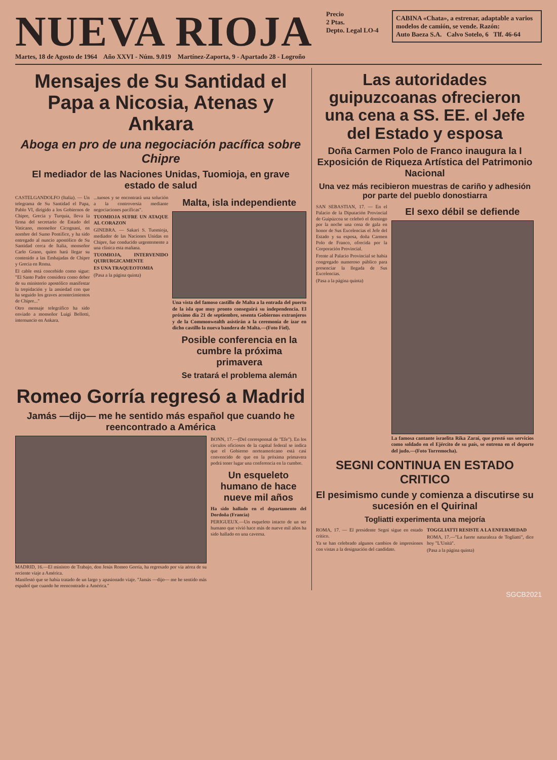NUEVA RIOJA
Martes, 18 de Agosto de 1964 Año XXVI - Núm. 9.019 Martínez-Zaporta, 9 - Apartado 28 - Logroño
Precio
2 Ptas.
Depto. Legal LO-4
CABINA «Chata», a estrenar, adaptable a varios modelos de camión, se vende. Razón:
Auto Baeza S.A. Calvo Sotelo, 6 Tlf. 46-64
Mensajes de Su Santidad el Papa a Nicosia, Atenas y Ankara
Aboga en pro de una negociación pacífica sobre Chipre
El mediador de las Naciones Unidas, Tuomioja, en grave estado de salud
CASTELGANDOLFO (Italia). — Un telegrama de Su Santidad el Papa, Pablo VI, dirigido a los Gobiernos de Chipre, Grecia y Turquía, lleva la firma del secretario de Estado del Vaticano, monseñor Cicognani, en nombre del Sumo Pontífice, y ha sido entregado al nuncio apostólico de Su Santidad cerca de Italia, monseñor Carlo Grano, quien hará llegar su contenido a las Embajadas de Chipre y Grecia en Roma.
El cable está concebido como sigue: "El Santo Padre considera como deber de su ministerio apostólico manifestar la trepidación y la ansiedad con que ha seguido los graves acontecimientos de Chipre..."
Otro mensaje telegráfico ha sido enviado a monseñor Luigi Bellotti, internuncio en Ankara.
...tuosos y se encontrará una solución a la controversia mediante negociaciones pacíficas".
TUOMIOJA SUFRE UN ATAQUE AL CORAZON
GINEBRA. — Sakari S. Tuomioja, mediador de las Naciones Unidas en Chipre, fue conducido urgentemente a una clínica esta mañana.
TUOMIOJA, INTERVENIDO QUIRURGICAMENTE
ES UNA TRAQUEOTOMIA
(Pasa a la página quinta)
Malta, isla independiente
Una vista del famoso castillo de Malta a la entrada del puerto de la isla que muy pronto conseguirá su independencia. El próximo día 21 de septiembre, sesenta Gobiernos extranjeros y de la Commonwealth asistirán a la ceremonia de izar en dicho castillo la nueva bandera de Malta.—(Foto Fiel).
Posible conferencia en la cumbre la próxima primavera
Se tratará el problema alemán
Romeo Gorría regresó a Madrid
Jamás —dijo— me he sentido más español que cuando he reencontrado a América
MADRID, 16.—El ministro de Trabajo, don Jesús Romeo Gorría, ha regresado por vía aérea de su reciente viaje a América.
Manifestó que se había tratado de un largo y apasionado viaje. "Jamás —dijo— me he sentido más español que cuando he reencontrado a América."
BONN, 17.—(Del corresponsal de "Efe"). En los círculos oficiosos de la capital federal se indica que el Gobierno norteamericano está casi convencido de que en la próxima primavera podrá tener lugar una conferencia en la cumbre.
Un esqueleto humano de hace nueve mil años
Ha sido hallado en el departamento del Dordoña (Francia)
PERIGUEUX.—Un esqueleto intacto de un ser humano que vivió hace más de nueve mil años ha sido hallado en una caverna.
Las autoridades guipuzcoanas ofrecieron una cena a SS. EE. el Jefe del Estado y esposa
Doña Carmen Polo de Franco inaugura la I Exposición de Riqueza Artística del Patrimonio Nacional
Una vez más recibieron muestras de cariño y adhesión por parte del pueblo donostiarra
SAN SEBASTIAN, 17. — En el Palacio de la Diputación Provincial de Guipúzcoa se celebró el domingo por la noche una cena de gala en honor de Sus Excelencias el Jefe del Estado y su esposa, doña Carmen Polo de Franco, ofrecida por la Corporación Provincial.
Frente al Palacio Provincial se había congregado numeroso público para presenciar la llegada de Sus Excelencias.
(Pasa a la página quinta)
El sexo débil se defiende
La famosa cantante israelita Rika Zarai, que prestó sus servicios como soldado en el Ejército de su país, se entrena en el deporte del judo.—(Foto Torremocha).
SEGNI CONTINUA EN ESTADO CRITICO
El pesimismo cunde y comienza a discutirse su sucesión en el Quirinal
Togliatti experimenta una mejoría
ROMA, 17. — El presidente Segni sigue en estado crítico.
Ya se han celebrado algunos cambios de impresiones con vistas a la designación del candidato.
TOGGLIATTI RESISTE A LA ENFERMEDAD
ROMA, 17.—"La fuerte naturaleza de Togliatti", dice hoy "L'Unità".
(Pasa a la página quinta)
SGCB2021